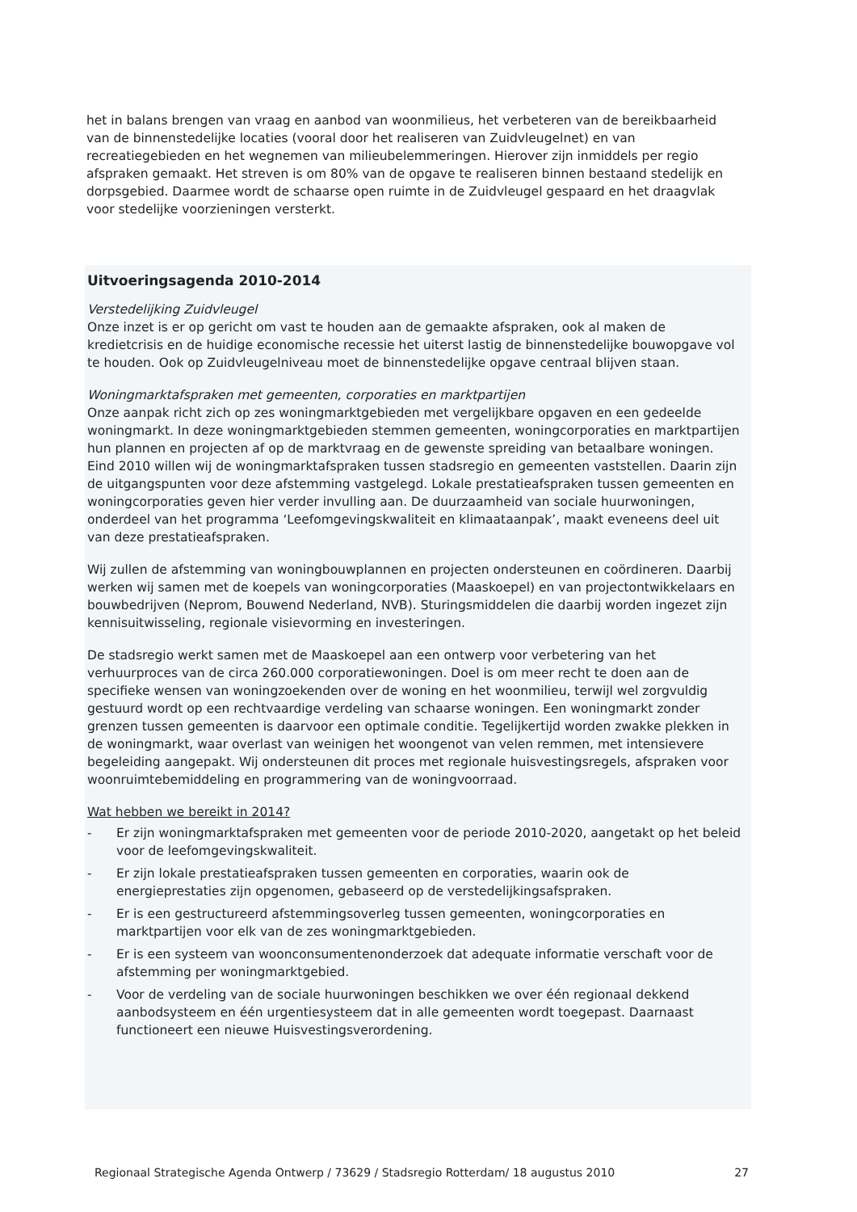het in balans brengen van vraag en aanbod van woonmilieus, het verbeteren van de bereikbaarheid van de binnenstedelijke locaties (vooral door het realiseren van Zuidvleugelnet) en van recreatiegebieden en het wegnemen van milieubelemmeringen. Hierover zijn inmiddels per regio afspraken gemaakt. Het streven is om 80% van de opgave te realiseren binnen bestaand stedelijk en dorpsgebied. Daarmee wordt de schaarse open ruimte in de Zuidvleugel gespaard en het draagvlak voor stedelijke voorzieningen versterkt.
Uitvoeringsagenda 2010-2014
Verstedelijking Zuidvleugel
Onze inzet is er op gericht om vast te houden aan de gemaakte afspraken, ook al maken de kredietcrisis en de huidige economische recessie het uiterst lastig de binnenstedelijke bouwopgave vol te houden. Ook op Zuidvleugelniveau moet de binnenstedelijke opgave centraal blijven staan.
Woningmarktafspraken met gemeenten, corporaties en marktpartijen
Onze aanpak richt zich op zes woningmarktgebieden met vergelijkbare opgaven en een gedeelde woningmarkt. In deze woningmarktgebieden stemmen gemeenten, woningcorporaties en marktpartijen hun plannen en projecten af op de marktvraag en de gewenste spreiding van betaalbare woningen. Eind 2010 willen wij de woningmarktafspraken tussen stadsregio en gemeenten vaststellen. Daarin zijn de uitgangspunten voor deze afstemming vastgelegd. Lokale prestatieafspraken tussen gemeenten en woningcorporaties geven hier verder invulling aan. De duurzaamheid van sociale huurwoningen, onderdeel van het programma ‘Leefomgevingskwaliteit en klimaataanpak’, maakt eveneens deel uit van deze prestatieafspraken.
Wij zullen de afstemming van woningbouwplannen en projecten ondersteunen en coördineren. Daarbij werken wij samen met de koepels van woningcorporaties (Maaskoepel) en van projectontwikkelaars en bouwbedrijven (Neprom, Bouwend Nederland, NVB). Sturingsmiddelen die daarbij worden ingezet zijn kennisuitwisseling, regionale visievorming en investeringen.
De stadsregio werkt samen met de Maaskoepel aan een ontwerp voor verbetering van het verhuurproces van de circa 260.000 corporatiewoningen. Doel is om meer recht te doen aan de specifieke wensen van woningzoekenden over de woning en het woonmilieu, terwijl wel zorgvuldig gestuurd wordt op een rechtvaardige verdeling van schaarse woningen. Een woningmarkt zonder grenzen tussen gemeenten is daarvoor een optimale conditie. Tegelijkertijd worden zwakke plekken in de woningmarkt, waar overlast van weinigen het woongenot van velen remmen, met intensievere begeleiding aangepakt. Wij ondersteunen dit proces met regionale huisvestingsregels, afspraken voor woonruimtebemiddeling en programmering van de woningvoorraad.
Wat hebben we bereikt in 2014?
- Er zijn woningmarktafspraken met gemeenten voor de periode 2010-2020, aangetakt op het beleid voor de leefomgevingskwaliteit.
- Er zijn lokale prestatieafspraken tussen gemeenten en corporaties, waarin ook de energieprestaties zijn opgenomen, gebaseerd op de verstedelijkingsafspraken.
- Er is een gestructureerd afstemmingsoverleg tussen gemeenten, woningcorporaties en marktpartijen voor elk van de zes woningmarktgebieden.
- Er is een systeem van woonconsumentenonderzoek dat adequate informatie verschaft voor de afstemming per woningmarktgebied.
- Voor de verdeling van de sociale huurwoningen beschikken we over één regionaal dekkend aanbodsysteem en één urgentiesysteem dat in alle gemeenten wordt toegepast. Daarnaast functioneert een nieuwe Huisvestingsverordening.
Regionaal Strategische Agenda Ontwerp / 73629 / Stadsregio Rotterdam/ 18 augustus 2010 27